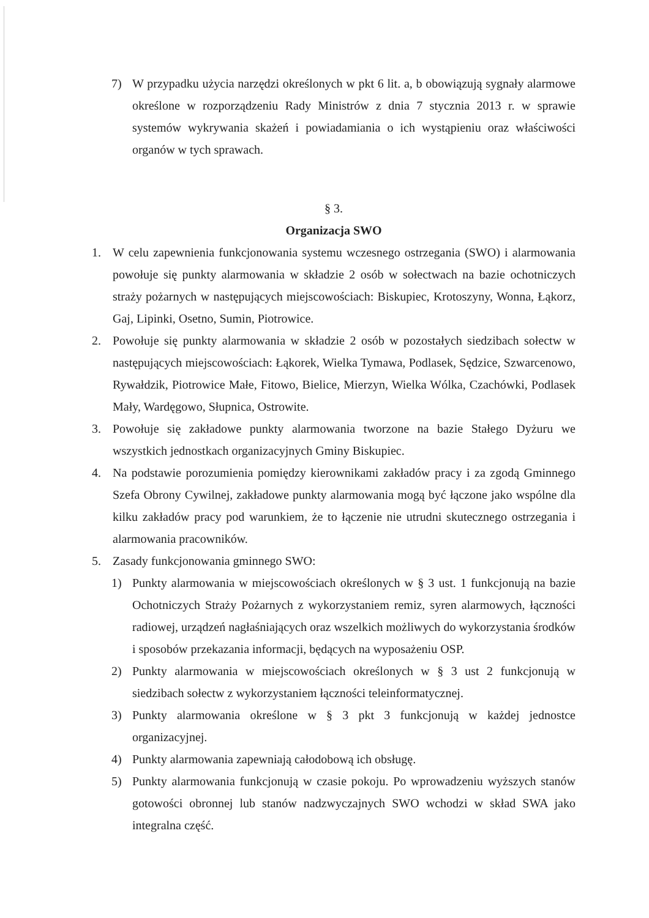7) W przypadku użycia narzędzi określonych w pkt 6 lit. a, b obowiązują sygnały alarmowe określone w rozporządzeniu Rady Ministrów z dnia 7 stycznia 2013 r. w sprawie systemów wykrywania skażeń i powiadamiania o ich wystąpieniu oraz właściwości organów w tych sprawach.
§ 3.
Organizacja SWO
1. W celu zapewnienia funkcjonowania systemu wczesnego ostrzegania (SWO) i alarmowania powołuje się punkty alarmowania w składzie 2 osób w sołectwach na bazie ochotniczych straży pożarnych w następujących miejscowościach: Biskupiec, Krotoszyny, Wonna, Łąkorz, Gaj, Lipinki, Osetno, Sumin, Piotrowice.
2. Powołuje się punkty alarmowania w składzie 2 osób w pozostałych siedzibach sołectw w następujących miejscowościach: Łąkorek, Wielka Tymawa, Podlasek, Sędzice, Szwarcenowo, Rywałdzik, Piotrowice Małe, Fitowo, Bielice, Mierzyn, Wielka Wólka, Czachówki, Podlasek Mały, Wardęgowo, Słupnica, Ostrowite.
3. Powołuje się zakładowe punkty alarmowania tworzone na bazie Stałego Dyżuru we wszystkich jednostkach organizacyjnych Gminy Biskupiec.
4. Na podstawie porozumienia pomiędzy kierownikami zakładów pracy i za zgodą Gminnego Szefa Obrony Cywilnej, zakładowe punkty alarmowania mogą być łączone jako wspólne dla kilku zakładów pracy pod warunkiem, że to łączenie nie utrudni skutecznego ostrzegania i alarmowania pracowników.
5. Zasady funkcjonowania gminnego SWO:
1) Punkty alarmowania w miejscowościach określonych w § 3 ust. 1 funkcjonują na bazie Ochotniczych Straży Pożarnych z wykorzystaniem remiz, syren alarmowych, łączności radiowej, urządzeń nagłaśniających oraz wszelkich możliwych do wykorzystania środków i sposobów przekazania informacji, będących na wyposażeniu OSP.
2) Punkty alarmowania w miejscowościach określonych w § 3 ust 2 funkcjonują w siedzibach sołectw z wykorzystaniem łączności teleinformatycznej.
3) Punkty alarmowania określone w § 3 pkt 3 funkcjonują w każdej jednostce organizacyjnej.
4) Punkty alarmowania zapewniają całodobową ich obsługę.
5) Punkty alarmowania funkcjonują w czasie pokoju. Po wprowadzeniu wyższych stanów gotowości obronnej lub stanów nadzwyczajnych SWO wchodzi w skład SWA jako integralna część.